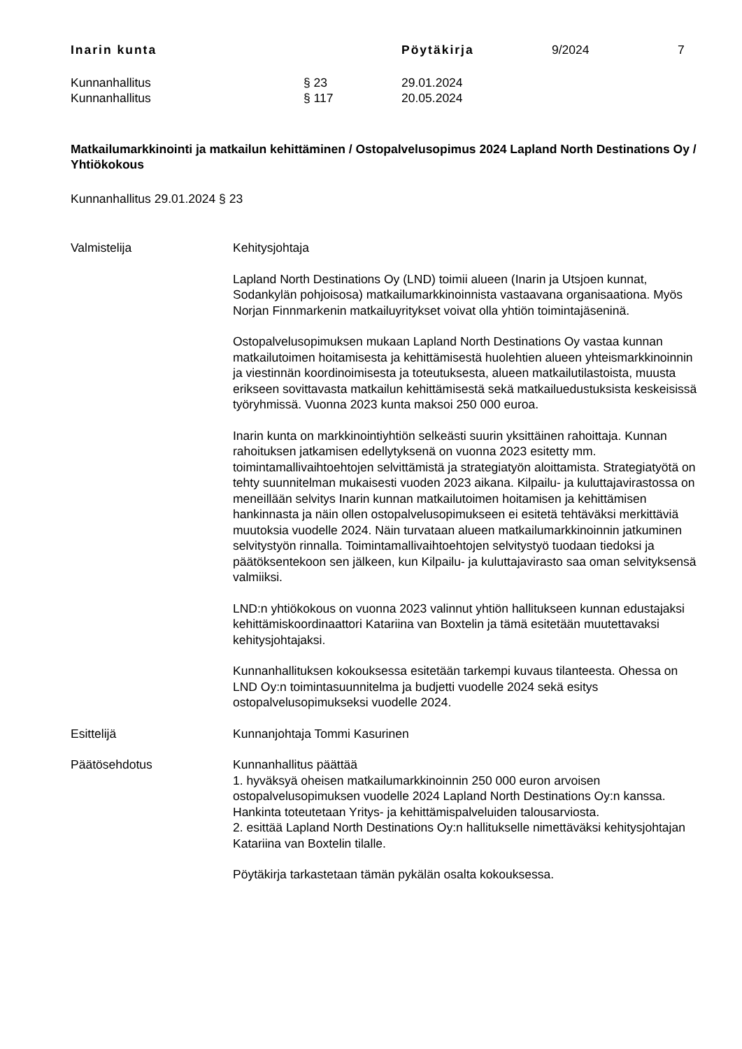Inarin kunta Pöytäkirja 9/2024 7
Kunnanhallitus § 23 29.01.2024
Kunnanhallitus § 117 20.05.2024
Matkailumarkkinointi ja matkailun kehittäminen / Ostopalvelusopimus 2024 Lapland North Destinations Oy / Yhtiökokous
Kunnanhallitus 29.01.2024 § 23
Valmistelija Kehitysjohtaja
Lapland North Destinations Oy (LND) toimii alueen (Inarin ja Utsjoen kunnat, Sodankylän pohjoisosa) matkailumarkkinoinnista vastaavana organisaationa. Myös Norjan Finnmarkenin matkailuyritykset voivat olla yhtiön toimintajäseninä.
Ostopalvelusopimuksen mukaan Lapland North Destinations Oy vastaa kunnan matkailutoimen hoitamisesta ja kehittämisestä huolehtien alueen yhteismarkkinoinnin ja viestinnän koordinoimisesta ja toteutuksesta, alueen matkailutilastoista, muusta erikseen sovittavasta matkailun kehittämisestä sekä matkailuedustuksista keskeisissä työryhmissä. Vuonna 2023 kunta maksoi 250 000 euroa.
Inarin kunta on markkinointiyhtiön selkeästi suurin yksittäinen rahoittaja. Kunnan rahoituksen jatkamisen edellytyksenä on vuonna 2023 esitetty mm. toimintamallivaihtoehtojen selvittämistä ja strategiatyön aloittamista. Strategiatyötä on tehty suunnitelman mukaisesti vuoden 2023 aikana. Kilpailu- ja kuluttajavirastossa on meneillään selvitys Inarin kunnan matkailutoimen hoitamisen ja kehittämisen hankinnasta ja näin ollen ostopalvelusopimukseen ei esitetä tehtäväksi merkittäviä muutoksia vuodelle 2024. Näin turvataan alueen matkailumarkkinoinnin jatkuminen selvitystyön rinnalla. Toimintamallivaihtoehtojen selvitystyö tuodaan tiedoksi ja päätöksentekoon sen jälkeen, kun Kilpailu- ja kuluttajavirasto saa oman selvityksensä valmiiksi.
LND:n yhtiökokous on vuonna 2023 valinnut yhtiön hallitukseen kunnan edustajaksi kehittämiskoordinaattori Katariina van Boxtelin ja tämä esitetään muutettavaksi kehitysjohtajaksi.
Kunnanhallituksen kokouksessa esitetään tarkempi kuvaus tilanteesta. Ohessa on LND Oy:n toimintasuunnitelma ja budjetti vuodelle 2024 sekä esitys ostopalvelusopimukseksi vuodelle 2024.
Esittelijä Kunnanjohtaja Tommi Kasurinen
Päätösehdotus Kunnanhallitus päättää
1. hyväksyä oheisen matkailumarkkinoinnin 250 000 euron arvoisen ostopalvelusopimuksen vuodelle 2024 Lapland North Destinations Oy:n kanssa. Hankinta toteutetaan Yritys- ja kehittämispalveluiden talousarviosta.
2. esittää Lapland North Destinations Oy:n hallitukselle nimettäväksi kehitysjohtajan Katariina van Boxtelin tilalle.
Pöytäkirja tarkastetaan tämän pykälän osalta kokouksessa.